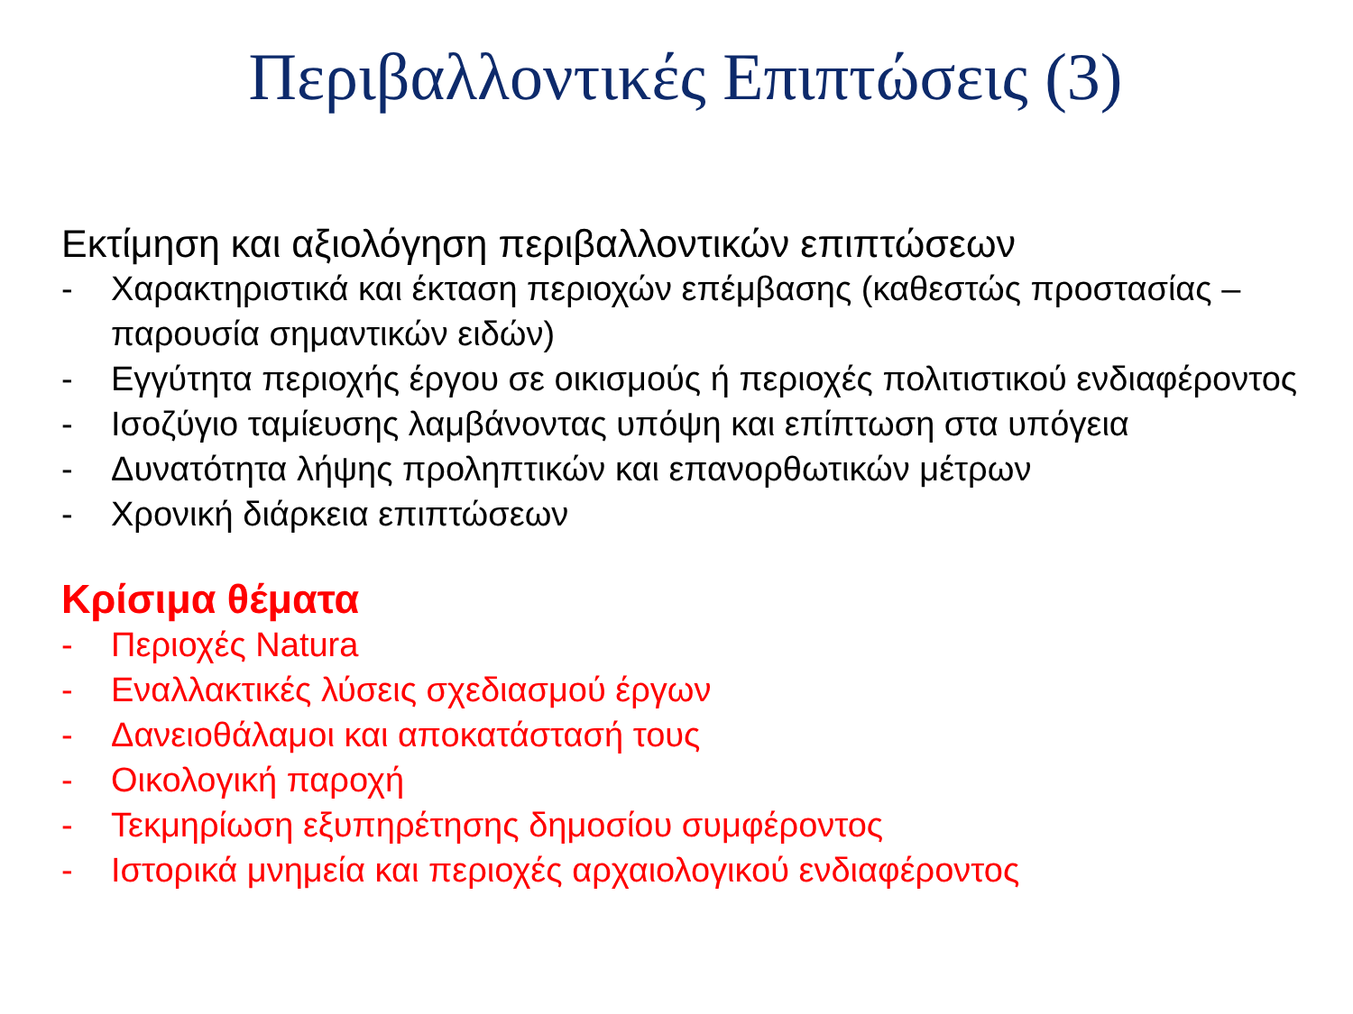Περιβαλλοντικές Επιπτώσεις (3)
Εκτίμηση και αξιολόγηση περιβαλλοντικών επιπτώσεων
- Χαρακτηριστικά και έκταση περιοχών επέμβασης (καθεστώς προστασίας – παρουσία σημαντικών ειδών)
- Εγγύτητα περιοχής έργου σε οικισμούς ή περιοχές πολιτιστικού ενδιαφέροντος
- Ισοζύγιο ταμίευσης λαμβάνοντας υπόψη και επίπτωση στα υπόγεια
- Δυνατότητα λήψης προληπτικών και επανορθωτικών μέτρων
- Χρονική διάρκεια επιπτώσεων
Κρίσιμα θέματα
- Περιοχές Natura
- Εναλλακτικές λύσεις σχεδιασμού έργων
- Δανειοθάλαμοι και αποκατάστασή τους
- Οικολογική παροχή
- Τεκμηρίωση εξυπηρέτησης δημοσίου συμφέροντος
- Ιστορικά μνημεία και περιοχές αρχαιολογικού ενδιαφέροντος